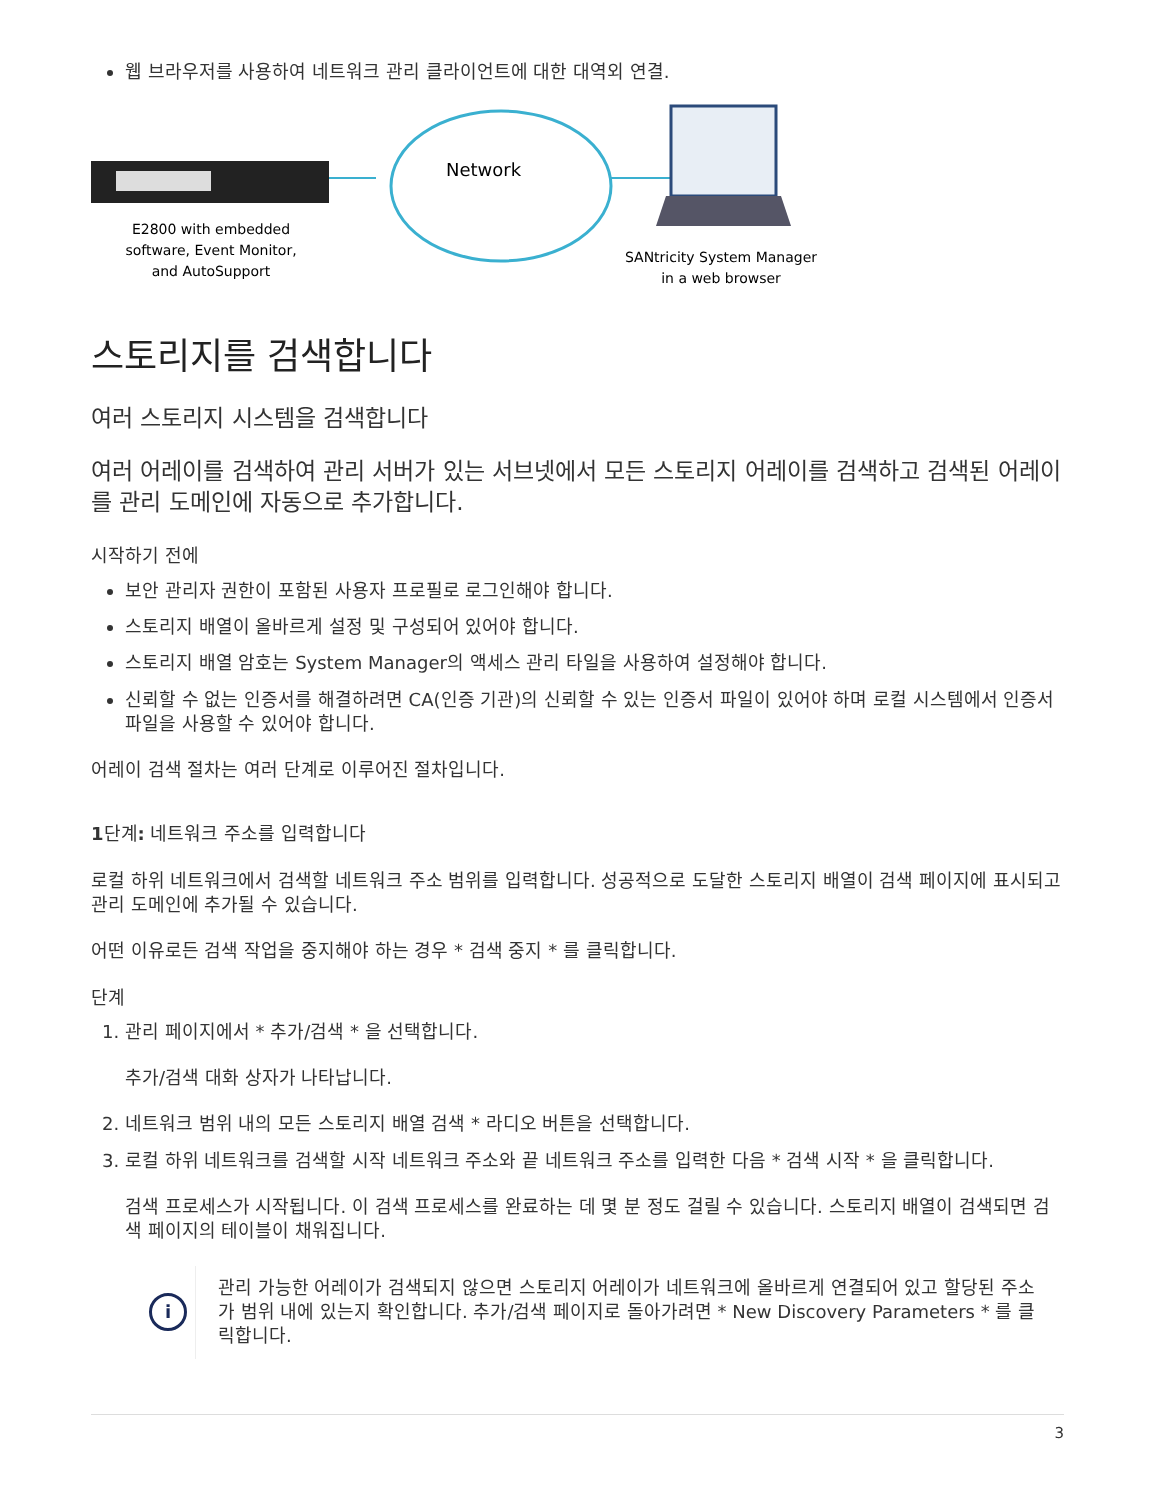웹 브라우저를 사용하여 네트워크 관리 클라이언트에 대한 대역외 연결.
Network
E2800 with embedded
software, Event Monitor,
and AutoSupport
SANtricity System Manager
in a web browser
스토리지를 검색합니다
여러 스토리지 시스템을 검색합니다
여러 어레이를 검색하여 관리 서버가 있는 서브넷에서 모든 스토리지 어레이를 검색하고 검색된 어레이를 관리 도메인에 자동으로 추가합니다.
시작하기 전에
보안 관리자 권한이 포함된 사용자 프로필로 로그인해야 합니다.
스토리지 배열이 올바르게 설정 및 구성되어 있어야 합니다.
스토리지 배열 암호는 System Manager의 액세스 관리 타일을 사용하여 설정해야 합니다.
신뢰할 수 없는 인증서를 해결하려면 CA(인증 기관)의 신뢰할 수 있는 인증서 파일이 있어야 하며 로컬 시스템에서 인증서 파일을 사용할 수 있어야 합니다.
어레이 검색 절차는 여러 단계로 이루어진 절차입니다.
1단계: 네트워크 주소를 입력합니다
로컬 하위 네트워크에서 검색할 네트워크 주소 범위를 입력합니다. 성공적으로 도달한 스토리지 배열이 검색 페이지에 표시되고 관리 도메인에 추가될 수 있습니다.
어떤 이유로든 검색 작업을 중지해야 하는 경우 * 검색 중지 * 를 클릭합니다.
단계
1. 관리 페이지에서 * 추가/검색 * 을 선택합니다.
추가/검색 대화 상자가 나타납니다.
2. 네트워크 범위 내의 모든 스토리지 배열 검색 * 라디오 버튼을 선택합니다.
3. 로컬 하위 네트워크를 검색할 시작 네트워크 주소와 끝 네트워크 주소를 입력한 다음 * 검색 시작 * 을 클릭합니다.
검색 프로세스가 시작됩니다. 이 검색 프로세스를 완료하는 데 몇 분 정도 걸릴 수 있습니다. 스토리지 배열이 검색되면 검색 페이지의 테이블이 채워집니다.
i
관리 가능한 어레이가 검색되지 않으면 스토리지 어레이가 네트워크에 올바르게 연결되어 있고 할당된 주소가 범위 내에 있는지 확인합니다. 추가/검색 페이지로 돌아가려면 * New Discovery Parameters * 를 클릭합니다.
3